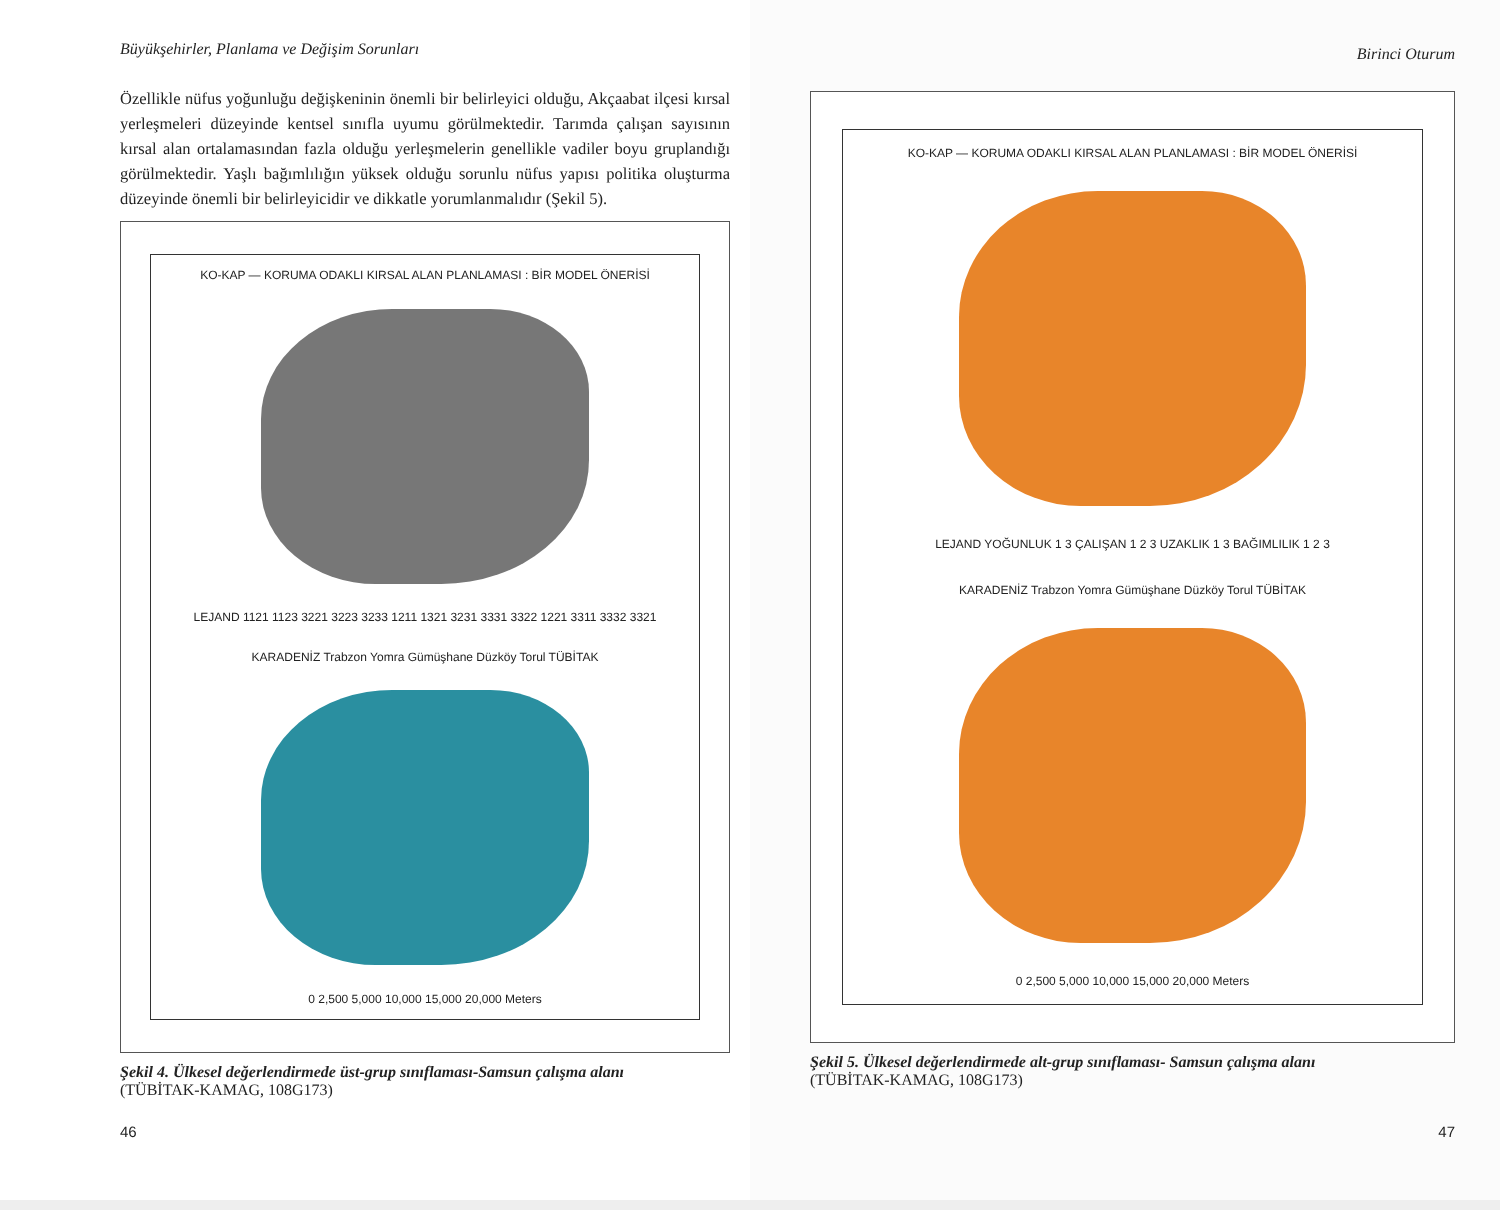Büyükşehirler, Planlama ve Değişim Sorunları
Özellikle nüfus yoğunluğu değişkeninin önemli bir belirleyici olduğu, Akçaabat ilçesi kırsal yerleşmeleri düzeyinde kentsel sınıfla uyumu görülmektedir. Tarımda çalışan sayısının kırsal alan ortalamasından fazla olduğu yerleşmelerin genellikle vadiler boyu gruplandığı görülmektedir. Yaşlı bağımlılığın yüksek olduğu sorunlu nüfus yapısı politika oluşturma düzeyinde önemli bir belirleyicidir ve dikkatle yorumlanmalıdır (Şekil 5).
KO-KAP — KORUMA ODAKLI KIRSAL ALAN PLANLAMASI : BİR MODEL ÖNERİSİ
LEJAND 1121 1123 3221 3223 3233 1211 1321 3231 3331 3322 1221 3311 3332 3321
KARADENİZ Trabzon Yomra Gümüşhane Düzköy Torul TÜBİTAK
0 2,500 5,000 10,000 15,000 20,000 Meters
Şekil 4. Ülkesel değerlendirmede üst-grup sınıflaması-Samsun çalışma alanı
(TÜBİTAK-KAMAG, 108G173)
46
Birinci Oturum
KO-KAP — KORUMA ODAKLI KIRSAL ALAN PLANLAMASI : BİR MODEL ÖNERİSİ
LEJAND YOĞUNLUK 1 3 ÇALIŞAN 1 2 3 UZAKLIK 1 3 BAĞIMLILIK 1 2 3
KARADENİZ Trabzon Yomra Gümüşhane Düzköy Torul TÜBİTAK
0 2,500 5,000 10,000 15,000 20,000 Meters
Şekil 5. Ülkesel değerlendirmede alt-grup sınıflaması- Samsun çalışma alanı
(TÜBİTAK-KAMAG, 108G173)
47